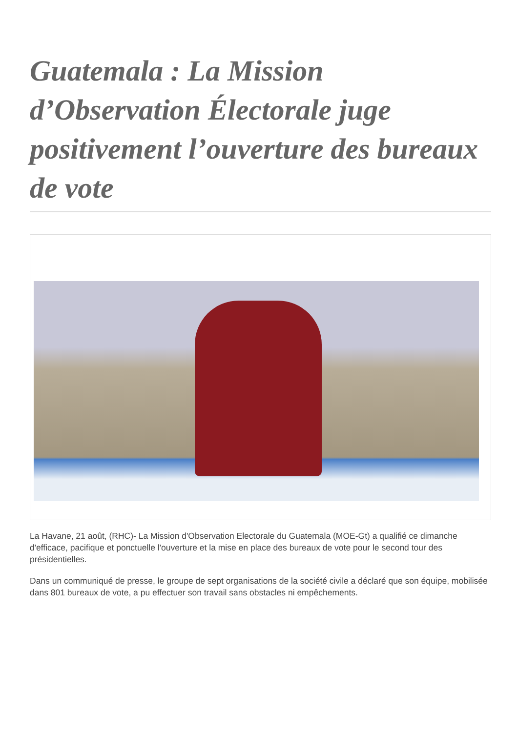Guatemala : La Mission d’Observation Électorale juge positivement l’ouverture des bureaux de vote
La Havane, 21 août, (RHC)- La Mission d'Observation Electorale du Guatemala (MOE-Gt) a qualifié ce dimanche d'efficace, pacifique et ponctuelle l'ouverture et la mise en place des bureaux de vote pour le second tour des présidentielles.
Dans un communiqué de presse, le groupe de sept organisations de la société civile a déclaré que son équipe, mobilisée dans 801 bureaux de vote, a pu effectuer son travail sans obstacles ni empêchements.